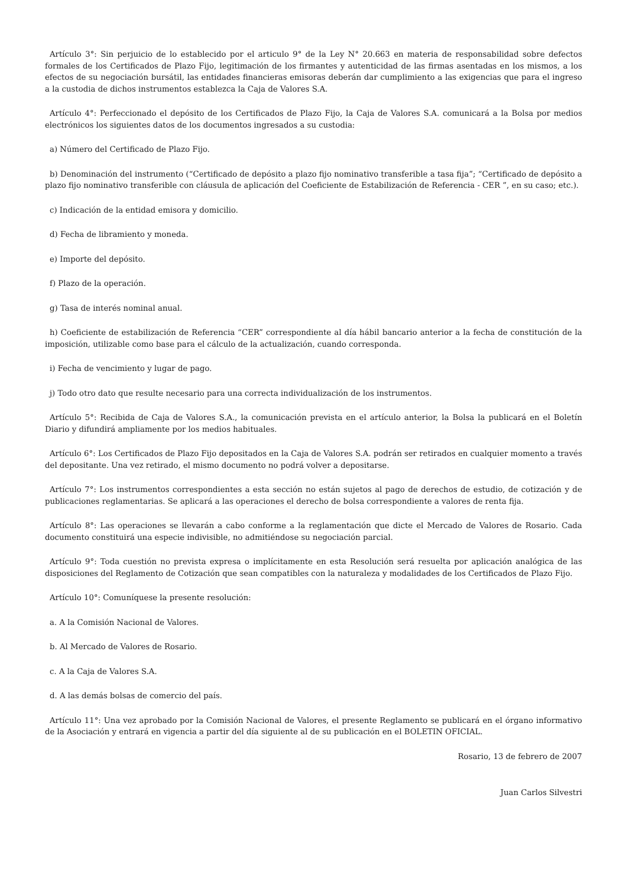Artículo 3°: Sin perjuicio de lo establecido por el articulo 9° de la Ley N° 20.663 en materia de responsabilidad sobre defectos formales de los Certificados de Plazo Fijo, legitimación de los firmantes y autenticidad de las firmas asentadas en los mismos, a los efectos de su negociación bursátil, las entidades financieras emisoras deberán dar cumplimiento a las exigencias que para el ingreso a la custodia de dichos instrumentos establezca la Caja de Valores S.A.
Artículo 4°: Perfeccionado el depósito de los Certificados de Plazo Fijo, la Caja de Valores S.A. comunicará a la Bolsa por medios electrónicos los siguientes datos de los documentos ingresados a su custodia:
a) Número del Certificado de Plazo Fijo.
b) Denominación del instrumento (“Certificado de depósito a plazo fijo nominativo transferible a tasa fija”; “Certificado de depósito a plazo fijo nominativo transferible con cláusula de aplicación del Coeficiente de Estabilización de Referencia - CER ”, en su caso; etc.).
c) Indicación de la entidad emisora y domicilio.
d) Fecha de libramiento y moneda.
e) Importe del depósito.
f) Plazo de la operación.
g) Tasa de interés nominal anual.
h) Coeficiente de estabilización de Referencia “CER” correspondiente al día hábil bancario anterior a la fecha de constitución de la imposición, utilizable como base para el cálculo de la actualización, cuando corresponda.
i) Fecha de vencimiento y lugar de pago.
j) Todo otro dato que resulte necesario para una correcta individualización de los instrumentos.
Artículo 5°: Recibida de Caja de Valores S.A., la comunicación prevista en el artículo anterior, la Bolsa la publicará en el Boletín Diario y difundirá ampliamente por los medios habituales.
Artículo 6°: Los Certificados de Plazo Fijo depositados en la Caja de Valores S.A. podrán ser retirados en cualquier momento a través del depositante. Una vez retirado, el mismo documento no podrá volver a depositarse.
Artículo 7°: Los instrumentos correspondientes a esta sección no están sujetos al pago de derechos de estudio, de cotización y de publicaciones reglamentarias. Se aplicará a las operaciones el derecho de bolsa correspondiente a valores de renta fija.
Artículo 8°: Las operaciones se llevarán a cabo conforme a la reglamentación que dicte el Mercado de Valores de Rosario. Cada documento constituirá una especie indivisible, no admitiéndose su negociación parcial.
Artículo 9°: Toda cuestión no prevista expresa o implícitamente en esta Resolución será resuelta por aplicación analógica de las disposiciones del Reglamento de Cotización que sean compatibles con la naturaleza y modalidades de los Certificados de Plazo Fijo.
Artículo 10°: Comuníquese la presente resolución:
a. A la Comisión Nacional de Valores.
b. Al Mercado de Valores de Rosario.
c. A la Caja de Valores S.A.
d. A las demás bolsas de comercio del país.
Artículo 11°: Una vez aprobado por la Comisión Nacional de Valores, el presente Reglamento se publicará en el órgano informativo de la Asociación y entrará en vigencia a partir del día siguiente al de su publicación en el BOLETIN OFICIAL.
Rosario, 13 de febrero de 2007
Juan Carlos Silvestri